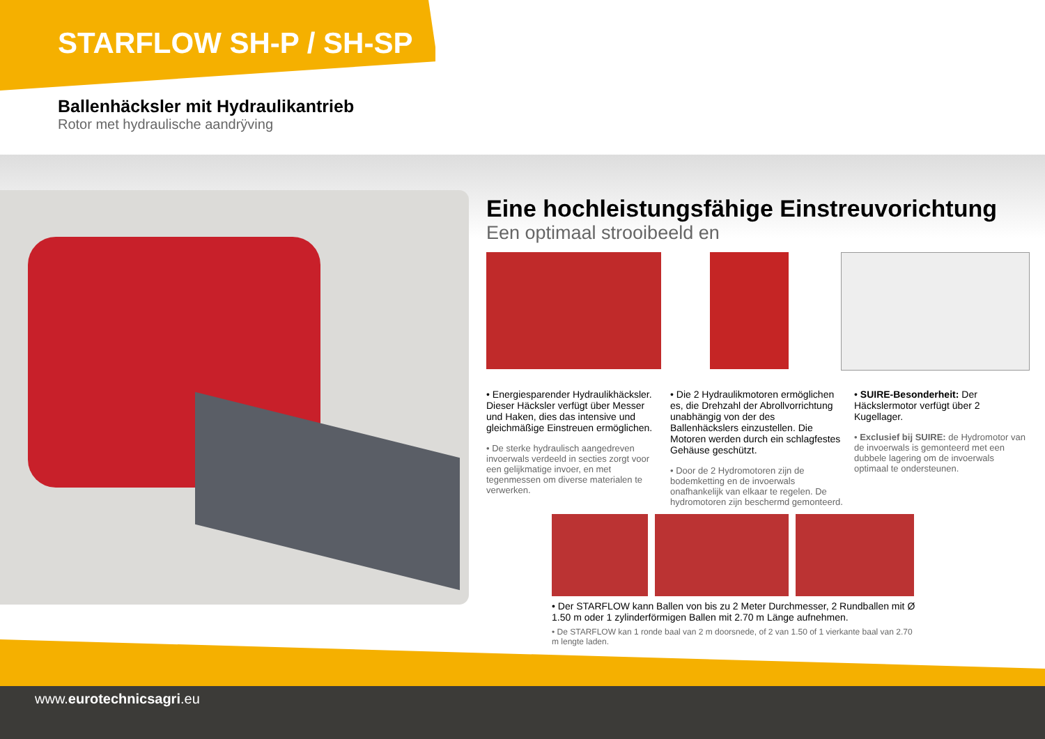STARFLOW SH-P / SH-SP
Ballenhäcksler mit Hydraulikantrieb
Rotor met hydraulische aandrÿving
Eine hochleistungsfähige Einstreuvorichtung
Een optimaal strooibeeld en
• Energiesparender Hydraulikhäcksler. Dieser Häcksler verfügt über Messer und Haken, dies das intensive und gleichmäßige Einstreuen ermöglichen.
• De sterke hydraulisch aangedreven invoerwals verdeeld in secties zorgt voor een gelijkmatige invoer, en met tegenmessen om diverse materialen te verwerken.
• Die 2 Hydraulikmotoren ermöglichen es, die Drehzahl der Abrollvorrichtung unabhängig von der des Ballenhäckslers einzustellen. Die Motoren werden durch ein schlagfestes Gehäuse geschützt.
• Door de 2 Hydromotoren zijn de bodemketting en de invoerwals onafhankelijk van elkaar te regelen. De hydromotoren zijn beschermd gemonteerd.
• SUIRE-Besonderheit: Der Häckslermotor verfügt über 2 Kugellager.
• Exclusief bij SUIRE: de Hydromotor van de invoerwals is gemonteerd met een dubbele lagering om de invoerwals optimaal te ondersteunen.
• Der STARFLOW kann Ballen von bis zu 2 Meter Durchmesser, 2 Rundballen mit Ø 1.50 m oder 1 zylinderförmigen Ballen mit 2.70 m Länge aufnehmen.
• De STARFLOW kan 1 ronde baal van 2 m doorsnede, of 2 van 1.50 of 1 vierkante baal van 2.70 m lengte laden.
www.eurotechnicsagri.eu